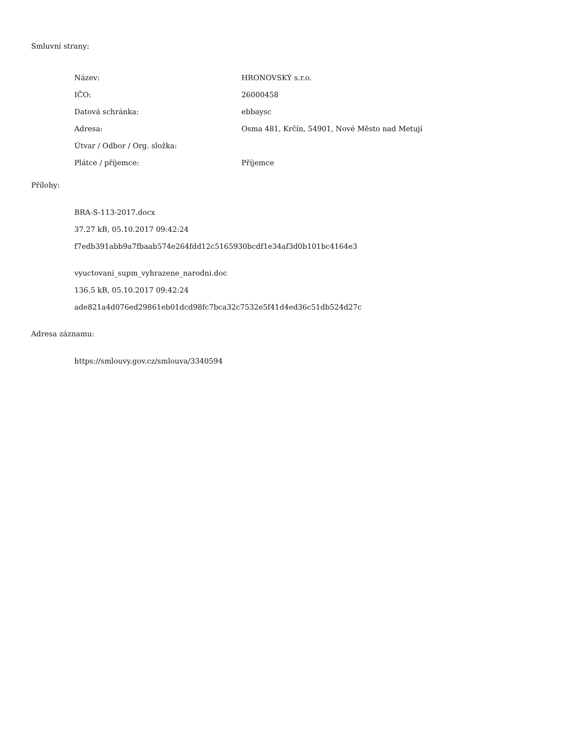Smluvní strany:
| Název: | HRONOVSKÝ s.r.o. |
| IČO: | 26000458 |
| Datová schránka: | ebbaysc |
| Adresa: | Osma 481, Krčín, 54901, Nové Město nad Metují |
| Útvar / Odbor / Org. složka: | |
| Plátce / příjemce: | Příjemce |
Přílohy:
BRA-S-113-2017.docx
37.27 kB, 05.10.2017 09:42:24
f7edb391abb9a7fbaab574e264fdd12c5165930bcdf1e34af3d0b101bc4164e3
vyuctovani_supm_vyhrazene_narodni.doc
136.5 kB, 05.10.2017 09:42:24
ade821a4d076ed29861eb01dcd98fc7bca32c7532e5f41d4ed36c51db524d27c
Adresa záznamu:
https://smlouvy.gov.cz/smlouva/3340594